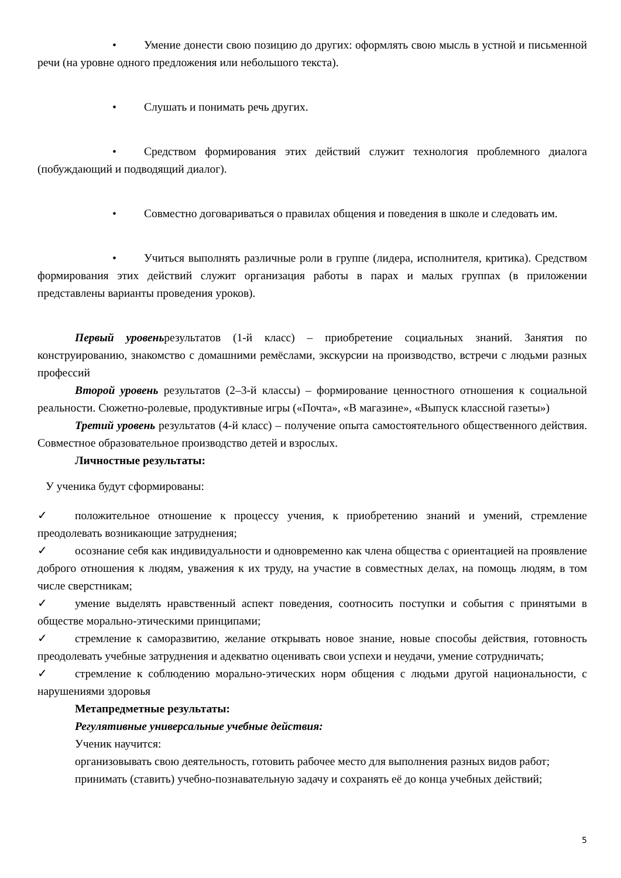• Умение донести свою позицию до других: оформлять свою мысль в устной и письменной речи (на уровне одного предложения или небольшого текста).
• Слушать и понимать речь других.
• Средством формирования этих действий служит технология проблемного диалога (побуждающий и подводящий диалог).
• Совместно договариваться о правилах общения и поведения в школе и следовать им.
• Учиться выполнять различные роли в группе (лидера, исполнителя, критика). Средством формирования этих действий служит организация работы в парах и малых группах (в приложении представлены варианты проведения уроков).
Первый уровеньрезультатов (1-й класс) – приобретение социальных знаний. Занятия по конструированию, знакомство с домашними ремёслами, экскурсии на производство, встречи с людьми разных профессий
Второй уровень результатов (2–3-й классы) – формирование ценностного отношения к социальной реальности. Сюжетно-ролевые, продуктивные игры («Почта», «В магазине», «Выпуск классной газеты»)
Третий уровень результатов (4-й класс) – получение опыта самостоятельного общественного действия. Совместное образовательное производство детей и взрослых.
Личностные результаты:
У ученика будут сформированы:
✓ положительное отношение к процессу учения, к приобретению знаний и умений, стремление преодолевать возникающие затруднения;
✓ осознание себя как индивидуальности и одновременно как члена общества с ориентацией на проявление доброго отношения к людям, уважения к их труду, на участие в совместных делах, на помощь людям, в том числе сверстникам;
✓ умение выделять нравственный аспект поведения, соотносить поступки и события с принятыми в обществе морально-этическими принципами;
✓ стремление к саморазвитию, желание открывать новое знание, новые способы действия, готовность преодолевать учебные затруднения и адекватно оценивать свои успехи и неудачи, умение сотрудничать;
✓ стремление к соблюдению морально-этических норм общения с людьми другой национальности, с нарушениями здоровья
Метапредметные результаты:
Регулятивные универсальные учебные действия:
Ученик научится:
организовывать свою деятельность, готовить рабочее место для выполнения разных видов работ;
принимать (ставить) учебно-познавательную задачу и сохранять её до конца учебных действий;
5